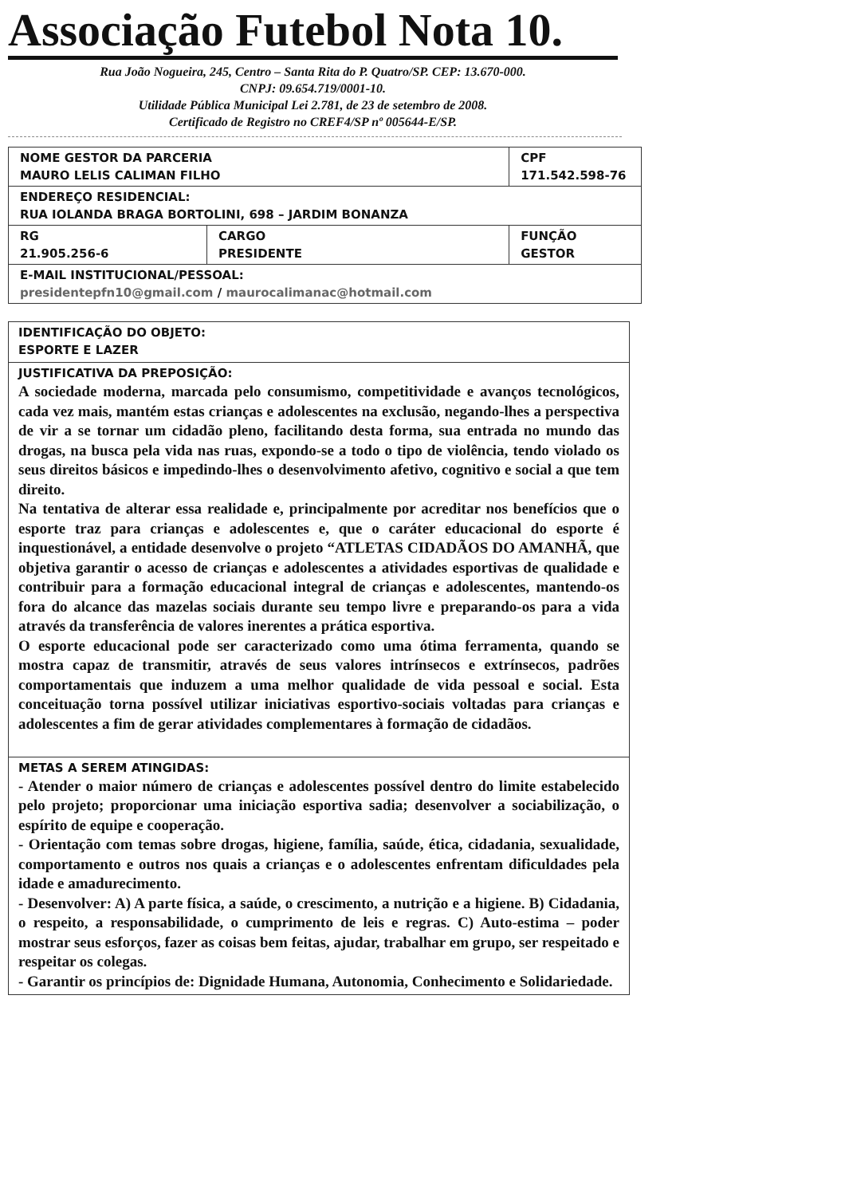Associação Futebol Nota 10.
Rua João Nogueira, 245, Centro – Santa Rita do P. Quatro/SP. CEP: 13.670-000.
CNPJ: 09.654.719/0001-10.
Utilidade Pública Municipal Lei 2.781, de 23 de setembro de 2008.
Certificado de Registro no CREF4/SP nº 005644-E/SP.
| NOME GESTOR DA PARCERIA MAURO LELIS CALIMAN FILHO | | CPF 171.542.598-76 | |
| ENDEREÇO RESIDENCIAL: RUA IOLANDA BRAGA BORTOLINI, 698 – JARDIM BONANZA | | | |
| RG 21.905.256-6 | CARGO PRESIDENTE | | FUNÇÃO GESTOR |
| E-MAIL INSTITUCIONAL/PESSOAL: presidentepfn10@gmail.com / maurocalimanac@hotmail.com | | | |
| IDENTIFICAÇÃO DO OBJETO: ESPORTE E LAZER |
| JUSTIFICATIVA DA PREPOSIÇÃO: A sociedade moderna, marcada pelo consumismo, competitividade e avanços tecnológicos, cada vez mais, mantém estas crianças e adolescentes na exclusão, negando-lhes a perspectiva de vir a se tornar um cidadão pleno, facilitando desta forma, sua entrada no mundo das drogas, na busca pela vida nas ruas, expondo-se a todo o tipo de violência, tendo violado os seus direitos básicos e impedindo-lhes o desenvolvimento afetivo, cognitivo e social a que tem direito. Na tentativa de alterar essa realidade e, principalmente por acreditar nos benefícios que o esporte traz para crianças e adolescentes e, que o caráter educacional do esporte é inquestionável, a entidade desenvolve o projeto “ATLETAS CIDADÃOS DO AMANHÃ, que objetiva garantir o acesso de crianças e adolescentes a atividades esportivas de qualidade e contribuir para a formação educacional integral de crianças e adolescentes, mantendo-os fora do alcance das mazelas sociais durante seu tempo livre e preparando-os para a vida através da transferência de valores inerentes a prática esportiva. O esporte educacional pode ser caracterizado como uma ótima ferramenta, quando se mostra capaz de transmitir, através de seus valores intrínsecos e extrínsecos, padrões comportamentais que induzem a uma melhor qualidade de vida pessoal e social. Esta conceituação torna possível utilizar iniciativas esportivo-sociais voltadas para crianças e adolescentes a fim de gerar atividades complementares à formação de cidadãos. |
| METAS A SEREM ATINGIDAS: - Atender o maior número de crianças e adolescentes possível dentro do limite estabelecido pelo projeto; proporcionar uma iniciação esportiva sadia; desenvolver a sociabilização, o espírito de equipe e cooperação. - Orientação com temas sobre drogas, higiene, família, saúde, ética, cidadania, sexualidade, comportamento e outros nos quais a crianças e o adolescentes enfrentam dificuldades pela idade e amadurecimento. - Desenvolver: A) A parte física, a saúde, o crescimento, a nutrição e a higiene. B) Cidadania, o respeito, a responsabilidade, o cumprimento de leis e regras. C) Auto-estima – poder mostrar seus esforços, fazer as coisas bem feitas, ajudar, trabalhar em grupo, ser respeitado e respeitar os colegas. - Garantir os princípios de: Dignidade Humana, Autonomia, Conhecimento e Solidariedade. |